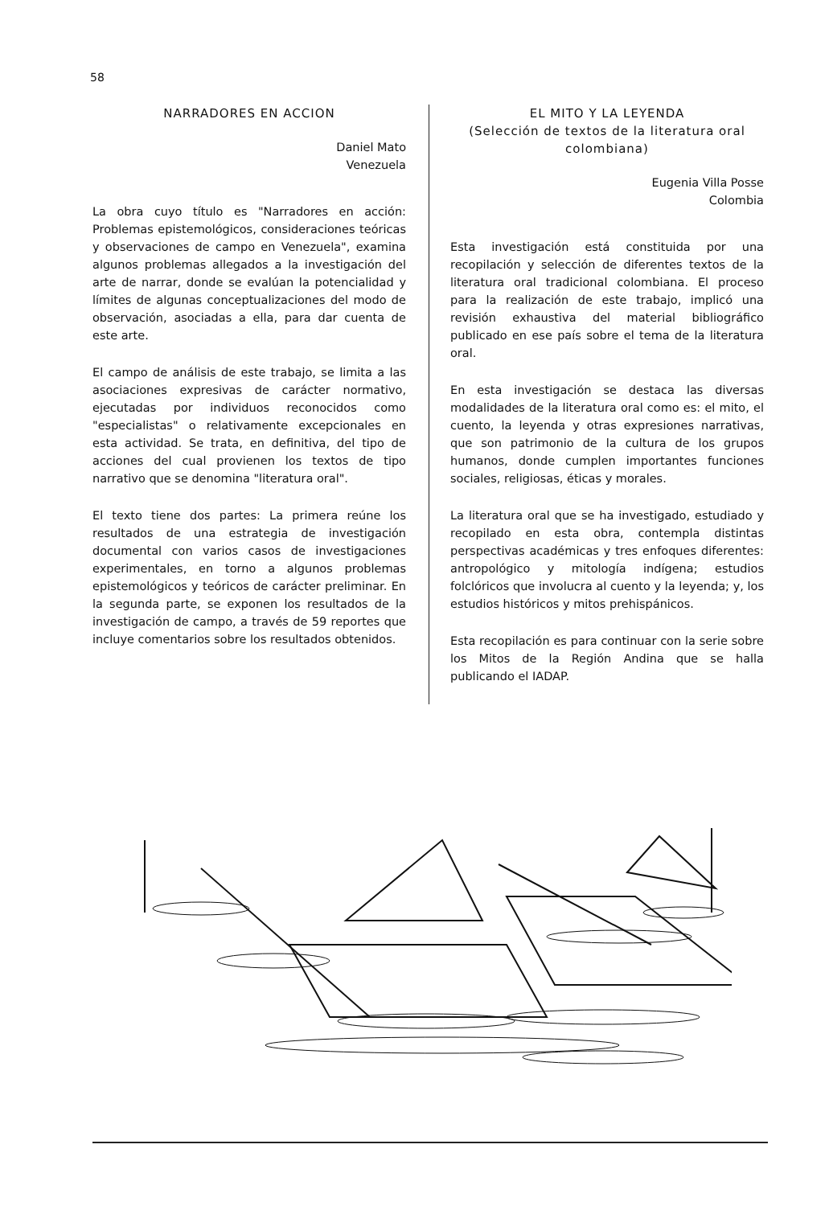58
NARRADORES EN ACCION
Daniel Mato
Venezuela
La obra cuyo título es "Narradores en acción: Problemas epistemológicos, consideraciones teóricas y observaciones de campo en Venezuela", examina algunos problemas allegados a la investigación del arte de narrar, donde se evalúan la potencialidad y límites de algunas conceptualizaciones del modo de observación, asociadas a ella, para dar cuenta de este arte.
El campo de análisis de este trabajo, se limita a las asociaciones expresivas de carácter normativo, ejecutadas por individuos reconocidos como "especialistas" o relativamente excepcionales en esta actividad. Se trata, en definitiva, del tipo de acciones del cual provienen los textos de tipo narrativo que se denomina "literatura oral".
El texto tiene dos partes: La primera reúne los resultados de una estrategia de investigación documental con varios casos de investigaciones experimentales, en torno a algunos problemas epistemológicos y teóricos de carácter preliminar. En la segunda parte, se exponen los resultados de la investigación de campo, a través de 59 reportes que incluye comentarios sobre los resultados obtenidos.
EL MITO Y LA LEYENDA
(Selección de textos de la literatura oral colombiana)
Eugenia Villa Posse
Colombia
Esta investigación está constituida por una recopilación y selección de diferentes textos de la literatura oral tradicional colombiana. El proceso para la realización de este trabajo, implicó una revisión exhaustiva del material bibliográfico publicado en ese país sobre el tema de la literatura oral.
En esta investigación se destaca las diversas modalidades de la literatura oral como es: el mito, el cuento, la leyenda y otras expresiones narrativas, que son patrimonio de la cultura de los grupos humanos, donde cumplen importantes funciones sociales, religiosas, éticas y morales.
La literatura oral que se ha investigado, estudiado y recopilado en esta obra, contempla distintas perspectivas académicas y tres enfoques diferentes: antropológico y mitología indígena; estudios folclóricos que involucra al cuento y la leyenda; y, los estudios históricos y mitos prehispánicos.
Esta recopilación es para continuar con la serie sobre los Mitos de la Región Andina que se halla publicando el IADAP.